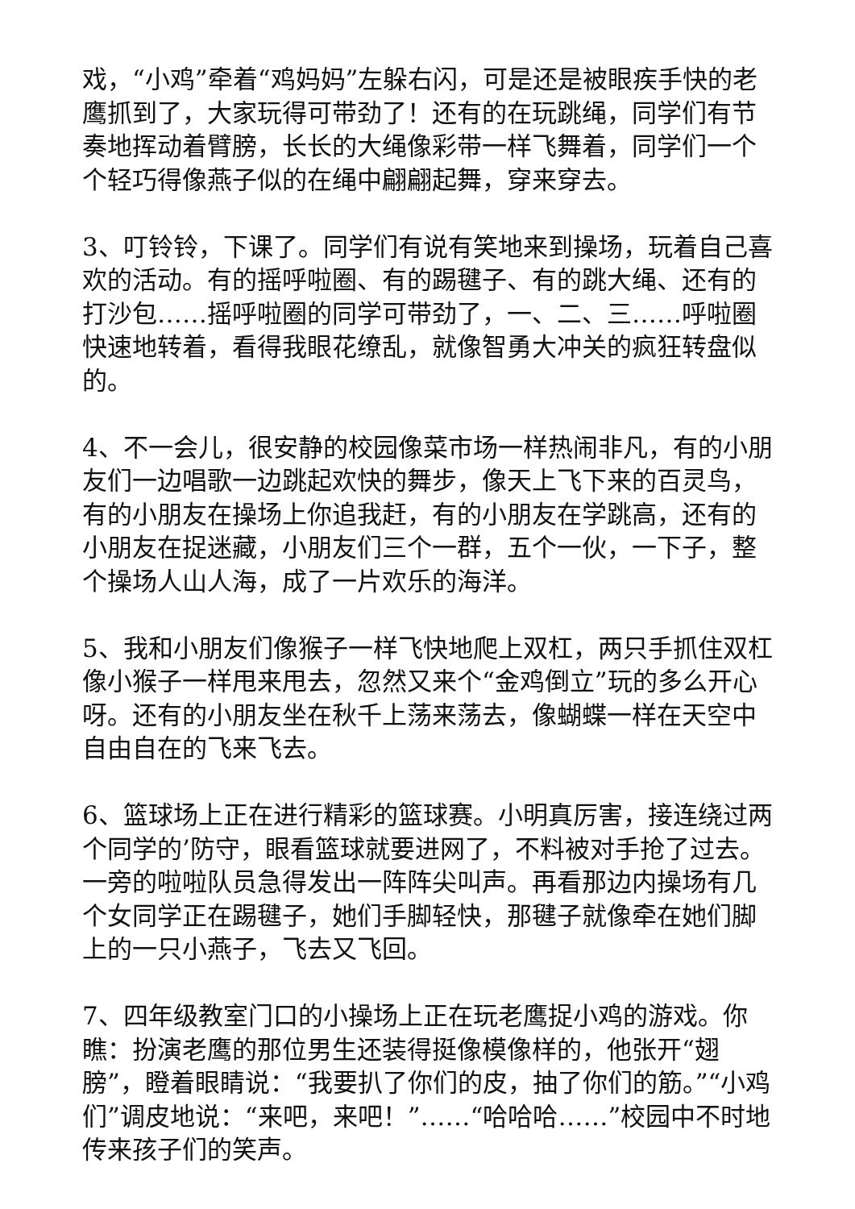戏，“小鸡”牵着“鸡妈妈”左躲右闪，可是还是被眼疾手快的老鹰抓到了，大家玩得可带劲了！还有的在玩跳绳，同学们有节奏地挥动着臂膀，长长的大绳像彩带一样飞舞着，同学们一个个轻巧得像燕子似的在绳中翩翩起舞，穿来穿去。
3、叮铃铃，下课了。同学们有说有笑地来到操场，玩着自己喜欢的活动。有的摇呼啦圈、有的踢毽子、有的跳大绳、还有的打沙包……摇呼啦圈的同学可带劲了，一、二、三……呼啦圈快速地转着，看得我眼花缭乱，就像智勇大冲关的疯狂转盘似的。
4、不一会儿，很安静的校园像菜市场一样热闹非凡，有的小朋友们一边唱歌一边跳起欢快的舞步，像天上飞下来的百灵鸟，有的小朋友在操场上你追我赶，有的小朋友在学跳高，还有的小朋友在捉迷藏，小朋友们三个一群，五个一伙，一下子，整个操场人山人海，成了一片欢乐的海洋。
5、我和小朋友们像猴子一样飞快地爬上双杠，两只手抓住双杠像小猴子一样甩来甩去，忽然又来个“金鸡倒立”玩的多么开心呀。还有的小朋友坐在秋千上荡来荡去，像蝴蝶一样在天空中自由自在的飞来飞去。
6、篮球场上正在进行精彩的篮球赛。小明真厉害，接连绕过两个同学的’防守，眼看篮球就要进网了，不料被对手抢了过去。一旁的啦啦队员急得发出一阵阵尖叫声。再看那边内操场有几个女同学正在踢毽子，她们手脚轻快，那毽子就像牵在她们脚上的一只小燕子，飞去又飞回。
7、四年级教室门口的小操场上正在玩老鹰捉小鸡的游戏。你瞧：扮演老鹰的那位男生还装得挺像模像样的，他张开“翅膀”，瞪着眼睛说：“我要扒了你们的皮，抽了你们的筋。”“小鸡们”调皮地说：“来吧，来吧！”……“哈哈哈……”校园中不时地传来孩子们的笑声。